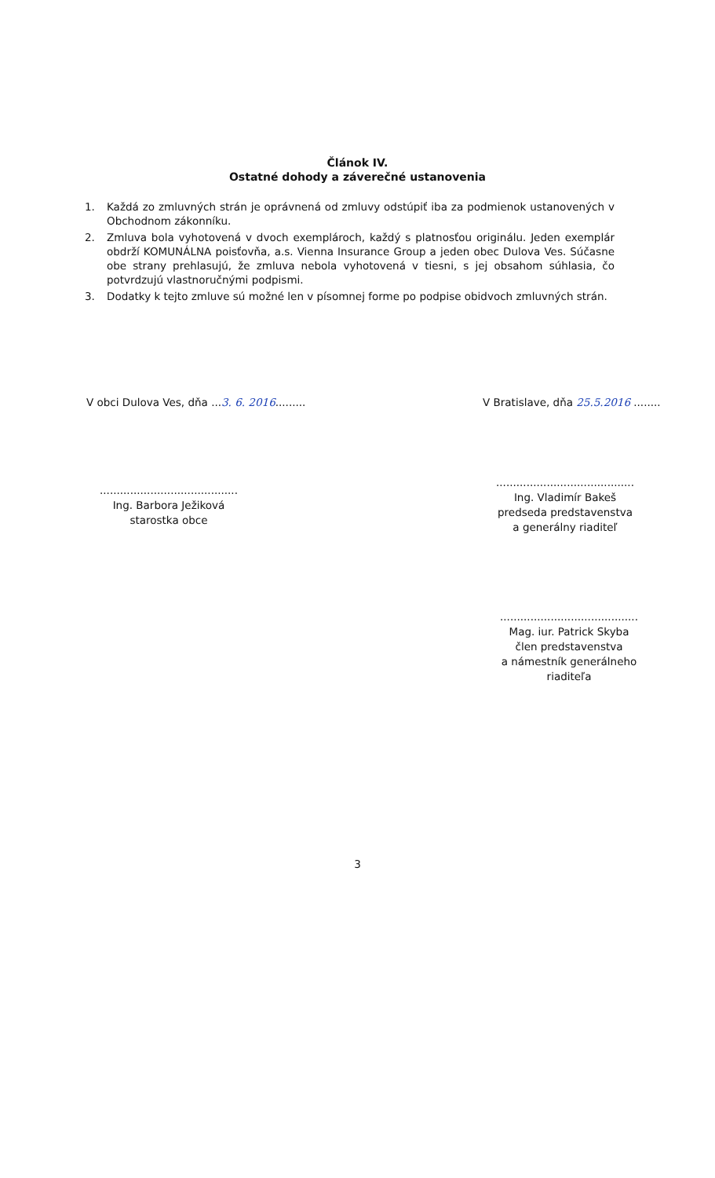Článok IV.
Ostatné dohody a záverečné ustanovenia
1. Každá zo zmluvných strán je oprávnená od zmluvy odstúpiť iba za podmienok ustanovených v Obchodnom zákonníku.
2. Zmluva bola vyhotovená v dvoch exemplároch, každý s platnosťou originálu. Jeden exemplár obdrží KOMUNÁLNA poisťovňa, a.s. Vienna Insurance Group a jeden obec Dulova Ves. Súčasne obe strany prehlasujú, že zmluva nebola vyhotovená v tiesni, s jej obsahom súhlasia, čo potvrdzujú vlastnoručnými podpismi.
3. Dodatky k tejto zmluve sú možné len v písomnej forme po podpise obidvoch zmluvných strán.
V obci Dulova Ves, dňa ...3. 6. 2016.........
.........................................
Ing. Barbora Ježiková
starostka obce
V Bratislave, dňa 25.5.2016 ........
.........................................
Ing. Vladimír Bakeš
predseda predstavenstva
a generálny riaditeľ
.........................................
Mag. iur. Patrick Skyba
člen predstavenstva
a námestník generálneho riaditeľa
3